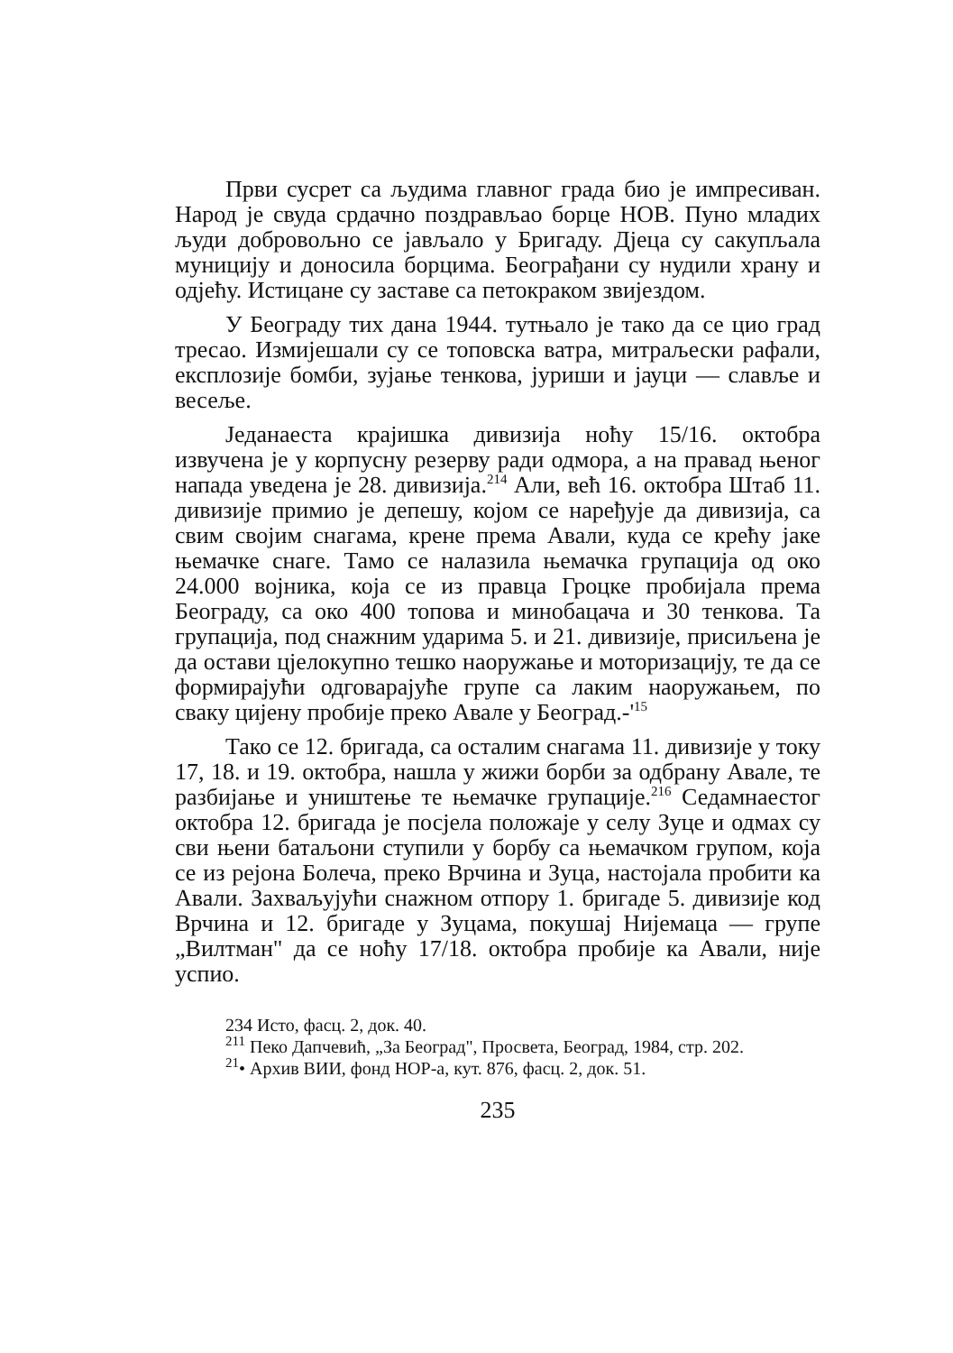Први сусрет са људима главног града био је импресиван. Народ је свуда срдачно поздрављао борце НОВ. Пуно младих људи добровољно се јављало у Бригаду. Дјеца су сакупљала муницију и доносила борцима. Београђани су нудили храну и одјећу. Истицане су заставе са петокраком звијездом.
У Београду тих дана 1944. тутњало је тако да се цио град тресао. Измијешали су се топовска ватра, митраљески рафали, експлозије бомби, зујање тенкова, јуриши и јауци — славље и весеље.
Једанаеста крајишка дивизија ноћу 15/16. октобра извучена је у корпусну резерву ради одмора, а на правад њеног напада уведена је 28. дивизија.<sup>214</sup> Али, већ 16. октобра Штаб 11. дивизије примио је депешу, којом се наређује да дивизија, са свим својим снагама, крене према Авали, куда се крећу јаке њемачке снаге. Тамо се налазила њемачка групација од око 24.000 војника, која се из правца Гроцке пробијала према Београду, са око 400 топова и минобацача и 30 тенкова. Та групација, под снажним ударима 5. и 21. дивизије, присиљена је да остави цјелокупно тешко наоружање и моторизацију, те да се формирајући одговарајуће групе са лаким наоружањем, по сваку цијену пробије преко Авале у Београд.-'<sup>15</sup>
Тако се 12. бригада, са осталим снагама 11. дивизије у току 17, 18. и 19. октобра, нашла у жижи борби за одбрану Авале, те разбијање и уништење те њемачке групације.<sup>216</sup> Седамнаестог октобра 12. бригада је посјела положаје у селу Зуце и одмах су сви њени батаљони ступили у борбу са њемачком групом, која се из рејона Болеча, преко Врчина и Зуца, настојала пробити ка Авали. Захваљујући снажном отпору 1. бригаде 5. дивизије код Врчина и 12. бригаде у Зуцама, покушај Нијемаца — групе „Вилтман" да се ноћу 17/18. октобра пробије ка Авали, није успио.
234 Исто, фасц. 2, док. 40.
<sup>211</sup> Пеко Дапчевић, „За Београд", Просвета, Београд, 1984, стр. 202.
<sup>21</sup>• Архив ВИИ, фонд НОР-а, кут. 876, фасц. 2, док. 51.
235